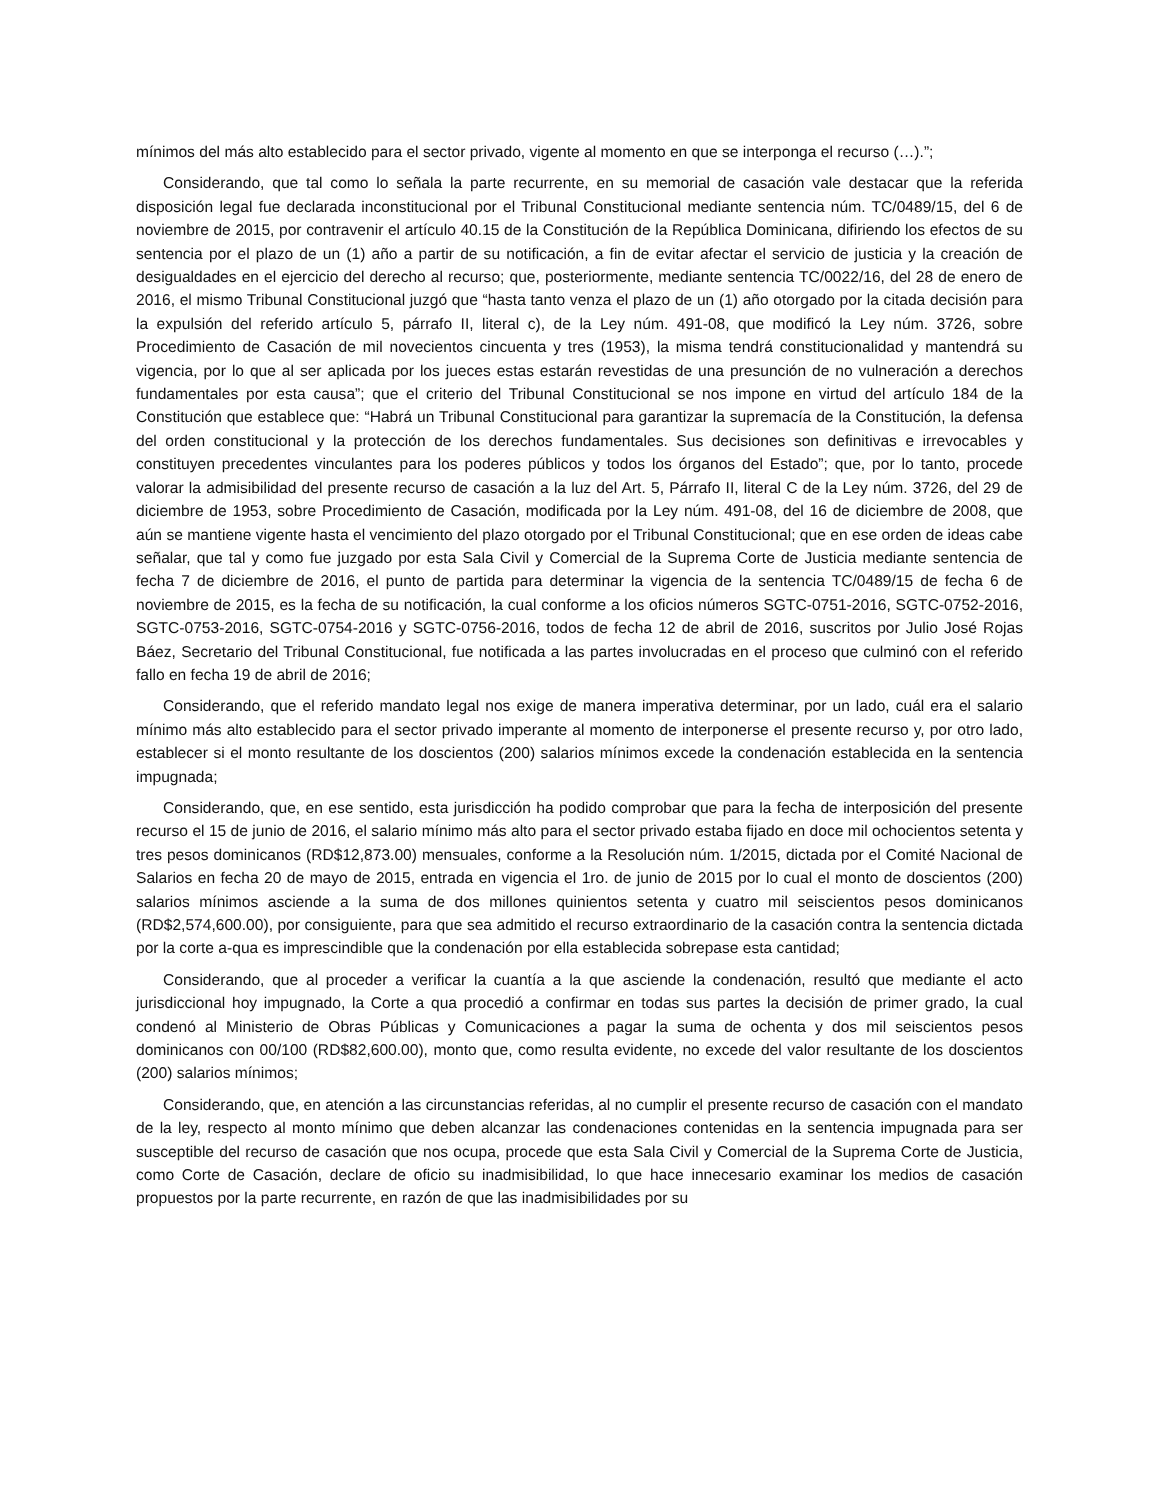mínimos del más alto establecido para el sector privado, vigente al momento en que se interponga el recurso (…).”;
Considerando, que tal como lo señala la parte recurrente, en su memorial de casación vale destacar que la referida disposición legal fue declarada inconstitucional por el Tribunal Constitucional mediante sentencia núm. TC/0489/15, del 6 de noviembre de 2015, por contravenir el artículo 40.15 de la Constitución de la República Dominicana, difiriendo los efectos de su sentencia por el plazo de un (1) año a partir de su notificación, a fin de evitar afectar el servicio de justicia y la creación de desigualdades en el ejercicio del derecho al recurso; que, posteriormente, mediante sentencia TC/0022/16, del 28 de enero de 2016, el mismo Tribunal Constitucional juzgó que “hasta tanto venza el plazo de un (1) año otorgado por la citada decisión para la expulsión del referido artículo 5, párrafo II, literal c), de la Ley núm. 491-08, que modificó la Ley núm. 3726, sobre Procedimiento de Casación de mil novecientos cincuenta y tres (1953), la misma tendrá constitucionalidad y mantendrá su vigencia, por lo que al ser aplicada por los jueces estas estarán revestidas de una presunción de no vulneración a derechos fundamentales por esta causa”; que el criterio del Tribunal Constitucional se nos impone en virtud del artículo 184 de la Constitución que establece que: “Habrá un Tribunal Constitucional para garantizar la supremacía de la Constitución, la defensa del orden constitucional y la protección de los derechos fundamentales. Sus decisiones son definitivas e irrevocables y constituyen precedentes vinculantes para los poderes públicos y todos los órganos del Estado”; que, por lo tanto, procede valorar la admisibilidad del presente recurso de casación a la luz del Art. 5, Párrafo II, literal C de la Ley núm. 3726, del 29 de diciembre de 1953, sobre Procedimiento de Casación, modificada por la Ley núm. 491-08, del 16 de diciembre de 2008, que aún se mantiene vigente hasta el vencimiento del plazo otorgado por el Tribunal Constitucional; que en ese orden de ideas cabe señalar, que tal y como fue juzgado por esta Sala Civil y Comercial de la Suprema Corte de Justicia mediante sentencia de fecha 7 de diciembre de 2016, el punto de partida para determinar la vigencia de la sentencia TC/0489/15 de fecha 6 de noviembre de 2015, es la fecha de su notificación, la cual conforme a los oficios números SGTC-0751-2016, SGTC-0752-2016, SGTC-0753-2016, SGTC-0754-2016 y SGTC-0756-2016, todos de fecha 12 de abril de 2016, suscritos por Julio José Rojas Báez, Secretario del Tribunal Constitucional, fue notificada a las partes involucradas en el proceso que culminó con el referido fallo en fecha 19 de abril de 2016;
Considerando, que el referido mandato legal nos exige de manera imperativa determinar, por un lado, cuál era el salario mínimo más alto establecido para el sector privado imperante al momento de interponerse el presente recurso y, por otro lado, establecer si el monto resultante de los doscientos (200) salarios mínimos excede la condenación establecida en la sentencia impugnada;
Considerando, que, en ese sentido, esta jurisdicción ha podido comprobar que para la fecha de interposición del presente recurso el 15 de junio de 2016, el salario mínimo más alto para el sector privado estaba fijado en doce mil ochocientos setenta y tres pesos dominicanos (RD$12,873.00) mensuales, conforme a la Resolución núm. 1/2015, dictada por el Comité Nacional de Salarios en fecha 20 de mayo de 2015, entrada en vigencia el 1ro. de junio de 2015 por lo cual el monto de doscientos (200) salarios mínimos asciende a la suma de dos millones quinientos setenta y cuatro mil seiscientos pesos dominicanos (RD$2,574,600.00), por consiguiente, para que sea admitido el recurso extraordinario de la casación contra la sentencia dictada por la corte a-qua es imprescindible que la condenación por ella establecida sobrepase esta cantidad;
Considerando, que al proceder a verificar la cuantía a la que asciende la condenación, resultó que mediante el acto jurisdiccional hoy impugnado, la Corte a qua procedió a confirmar en todas sus partes la decisión de primer grado, la cual condenó al Ministerio de Obras Públicas y Comunicaciones a pagar la suma de ochenta y dos mil seiscientos pesos dominicanos con 00/100 (RD$82,600.00), monto que, como resulta evidente, no excede del valor resultante de los doscientos (200) salarios mínimos;
Considerando, que, en atención a las circunstancias referidas, al no cumplir el presente recurso de casación con el mandato de la ley, respecto al monto mínimo que deben alcanzar las condenaciones contenidas en la sentencia impugnada para ser susceptible del recurso de casación que nos ocupa, procede que esta Sala Civil y Comercial de la Suprema Corte de Justicia, como Corte de Casación, declare de oficio su inadmisibilidad, lo que hace innecesario examinar los medios de casación propuestos por la parte recurrente, en razón de que las inadmisibilidades por su